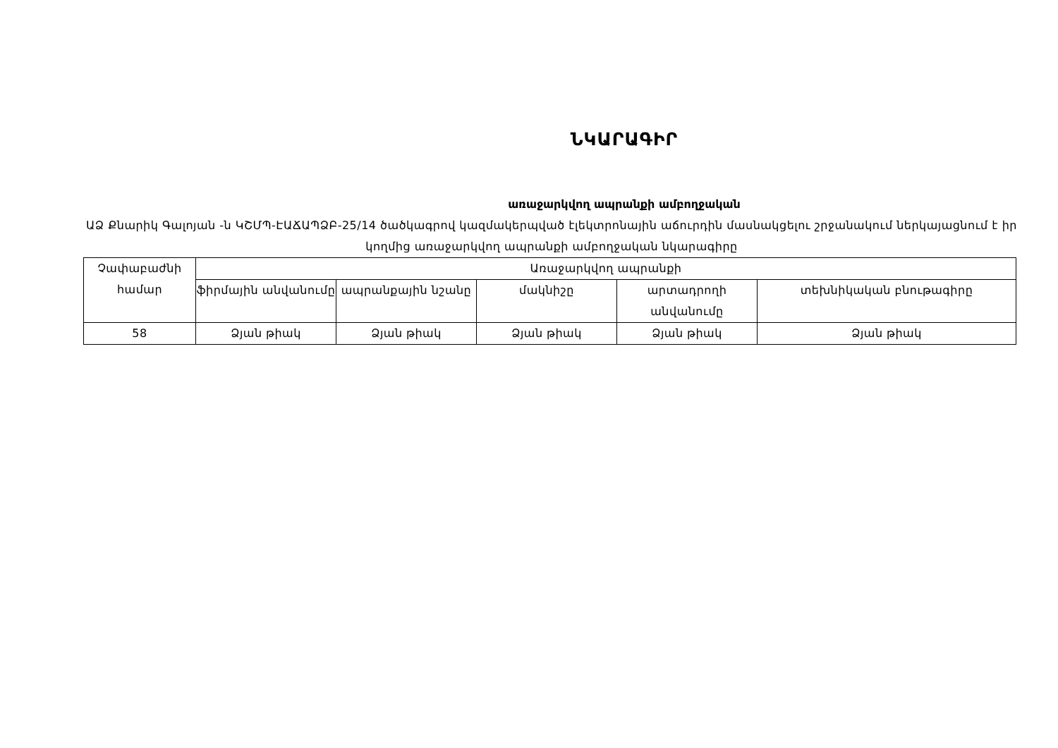ՆԿԱՐԱԳԻՐ
առաջարկվող ապրանքի ամբողջական
ԱՁ Քնարիկ Գալոյան -ն ԿՇՄՊ-ԷԱՃԱՊՁԲ-25/14 ծածկագրով կազմակերպված էլեկտրոնային աճուրդին մասնակցելու շրջանակում ներկայացնում է իր կողմից առաջարկվող ապրանքի ամբողջական նկարագիրը
| Չափաբաժնի համար | Առաջարկվող ապրանքի | | | | |
| --- | --- | --- | --- | --- | --- |
| | ֆիրմային անվանումը | ապրանքային նշանը | մակնիշը | արտադրողի անվանումը | տեխնիկական բնութագիրը |
| 58 | Ձյան թիակ | Ձյան թիակ | Ձյան թիակ | Ձյան թիակ | Ձյան թիակ |